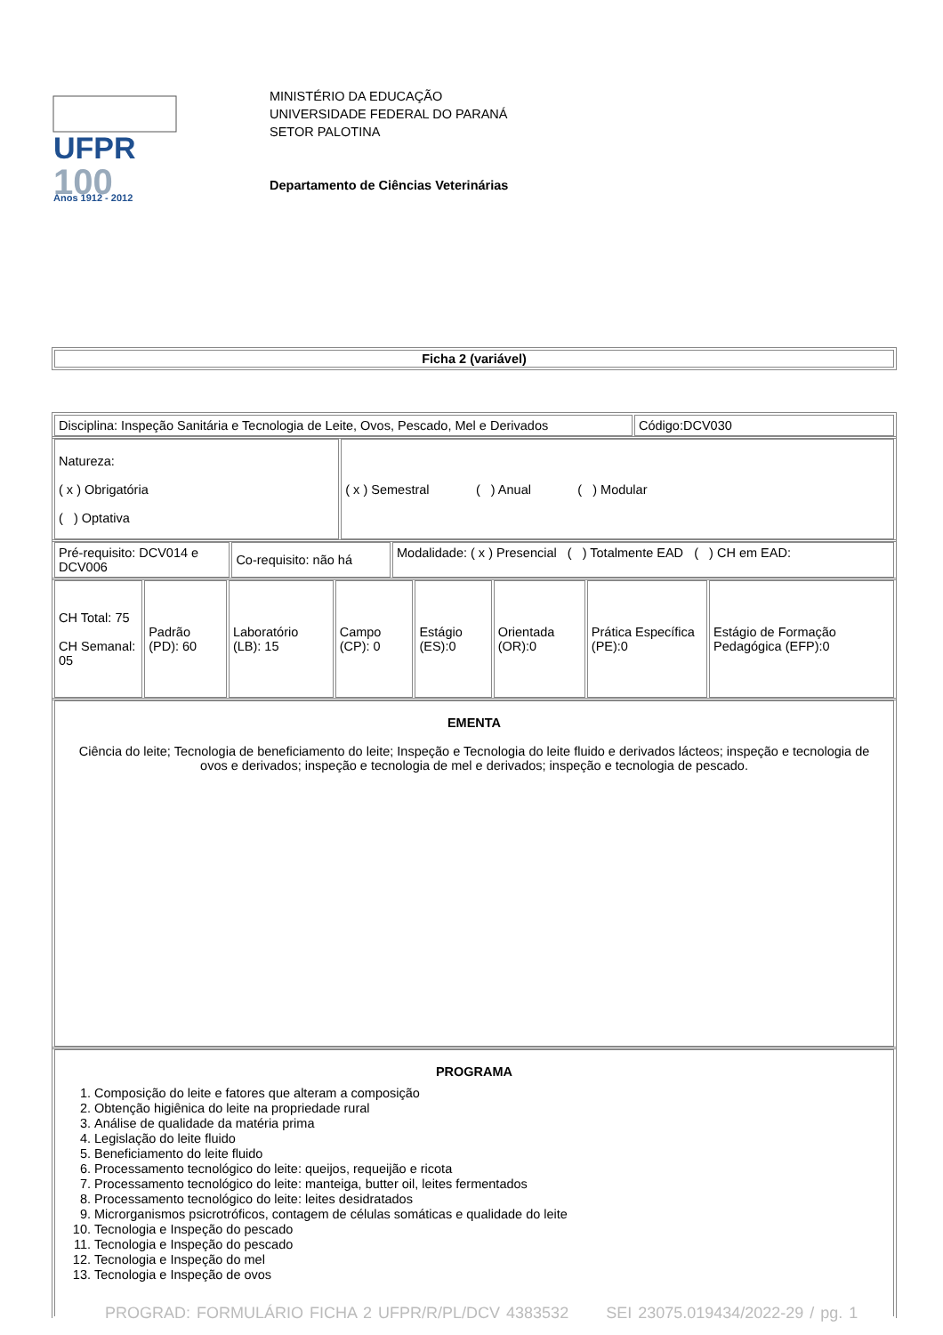UFPR
100
Anos 1912 - 2012
MINISTÉRIO DA EDUCAÇÃO
UNIVERSIDADE FEDERAL DO PARANÁ
SETOR PALOTINA
Departamento de Ciências Veterinárias
| Ficha 2 (variável) |
| Disciplina: Inspeção Sanitária e Tecnologia de Leite, Ovos, Pescado, Mel e Derivados | Código:DCV030 |
| Natureza: ( x ) Obrigatória ( ) Optativa | ( x ) Semestral ( ) Anual ( ) Modular |
| Pré-requisito: DCV014 e DCV006 | Co-requisito: não há | Modalidade: ( x ) Presencial ( ) Totalmente EAD ( ) CH em EAD: |
| CH Total: 75 CH Semanal: 05 | Padrão (PD): 60 | Laboratório (LB): 15 | Campo (CP): 0 | Estágio (ES):0 | Orientada (OR):0 | Prática Específica (PE):0 | Estágio de Formação Pedagógica (EFP):0 |
| EMENTA Ciência do leite; Tecnologia de beneficiamento do leite; Inspeção e Tecnologia do leite fluido e derivados lácteos; inspeção e tecnologia de ovos e derivados; inspeção e tecnologia de mel e derivados; inspeção e tecnologia de pescado. |
| PROGRAMA 1. Composição do leite e fatores que alteram a composição 2. Obtenção higiênica do leite na propriedade rural 3. Análise de qualidade da matéria prima 4. Legislação do leite fluido 5. Beneficiamento do leite fluido 6. Processamento tecnológico do leite: queijos, requeijão e ricota 7. Processamento tecnológico do leite: manteiga, butter oil, leites fermentados 8. Processamento tecnológico do leite: leites desidratados 9. Microrganismos psicrotróficos, contagem de células somáticas e qualidade do leite 10. Tecnologia e Inspeção do pescado 11. Tecnologia e Inspeção do pescado 12. Tecnologia e Inspeção do mel 13. Tecnologia e Inspeção de ovos |
PROGRAD: FORMULÁRIO FICHA 2 UFPR/R/PL/DCV 4383532 SEI 23075.019434/2022-29 / pg. 1